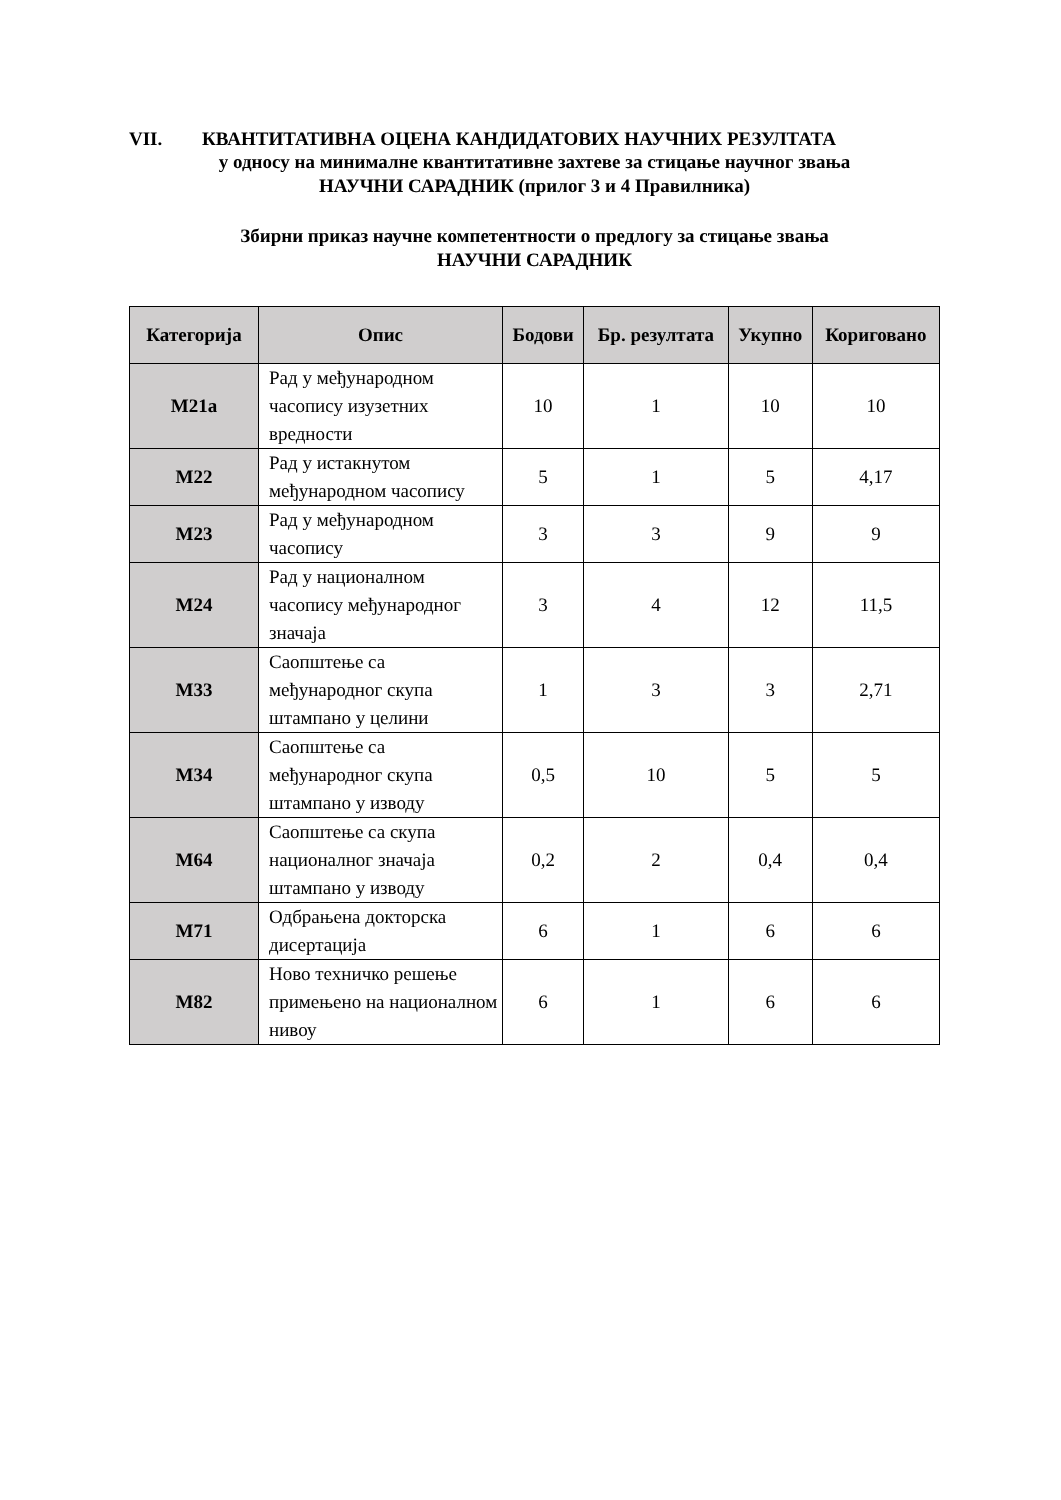VII. КВАНТИТАТИВНА ОЦЕНА КАНДИДАТОВИХ НАУЧНИХ РЕЗУЛТАТА
у односу на минималне квантитативне захтеве за стицање научног звања
НАУЧНИ САРАДНИК (прилог 3 и 4 Правилника)
Збирни приказ научне компетентности о предлогу за стицање звања
НАУЧНИ САРАДНИК
| Категорија | Опис | Бодови | Бр. резултата | Укупно | Кориговано |
| --- | --- | --- | --- | --- | --- |
| М21а | Рад у међународном часопису изузетних вредности | 10 | 1 | 10 | 10 |
| М22 | Рад у истакнутом међународном часопису | 5 | 1 | 5 | 4,17 |
| М23 | Рад у међународном часопису | 3 | 3 | 9 | 9 |
| М24 | Рад у националном часопису међународног значаја | 3 | 4 | 12 | 11,5 |
| М33 | Саопштење са међународног скупа штампано у целини | 1 | 3 | 3 | 2,71 |
| М34 | Саопштење са међународног скупа штампано у изводу | 0,5 | 10 | 5 | 5 |
| М64 | Саопштење са скупа националног значаја штампано у изводу | 0,2 | 2 | 0,4 | 0,4 |
| М71 | Одбрањена докторска дисертација | 6 | 1 | 6 | 6 |
| М82 | Ново техничко решење примењено на националном нивоу | 6 | 1 | 6 | 6 |